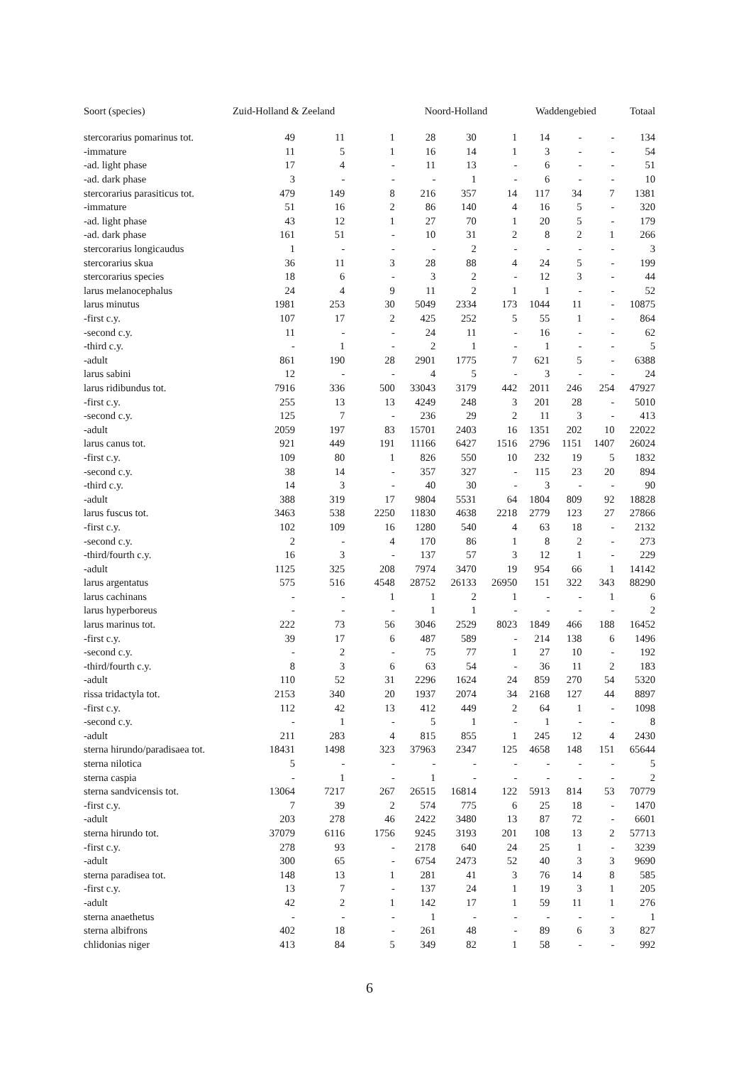| Soort (species) | Zuid-Holland & Zeeland | | | Noord-Holland | | | Waddengebied | | | Totaal |
| --- | --- | --- | --- | --- | --- | --- | --- | --- | --- | --- |
| stercorarius pomarinus tot. | 49 | 11 | 1 | 28 | 30 | 1 | 14 | - | - | 134 |
| -immature | 11 | 5 | 1 | 16 | 14 | 1 | 3 | - | - | 54 |
| -ad. light phase | 17 | 4 | - | 11 | 13 | - | 6 | - | - | 51 |
| -ad. dark phase | 3 | - | - | - | 1 | - | 6 | - | - | 10 |
| stercorarius parasiticus tot. | 479 | 149 | 8 | 216 | 357 | 14 | 117 | 34 | 7 | 1381 |
| -immature | 51 | 16 | 2 | 86 | 140 | 4 | 16 | 5 | - | 320 |
| -ad. light phase | 43 | 12 | 1 | 27 | 70 | 1 | 20 | 5 | - | 179 |
| -ad. dark phase | 161 | 51 | - | 10 | 31 | 2 | 8 | 2 | 1 | 266 |
| stercorarius longicaudus | 1 | - | - | - | 2 | - | - | - | - | 3 |
| stercorarius skua | 36 | 11 | 3 | 28 | 88 | 4 | 24 | 5 | - | 199 |
| stercorarius species | 18 | 6 | - | 3 | 2 | - | 12 | 3 | - | 44 |
| larus melanocephalus | 24 | 4 | 9 | 11 | 2 | 1 | 1 | - | - | 52 |
| larus minutus | 1981 | 253 | 30 | 5049 | 2334 | 173 | 1044 | 11 | - | 10875 |
| -first c.y. | 107 | 17 | 2 | 425 | 252 | 5 | 55 | 1 | - | 864 |
| -second c.y. | 11 | - | - | 24 | 11 | - | 16 | - | - | 62 |
| -third c.y. | - | 1 | - | 2 | 1 | - | 1 | - | - | 5 |
| -adult | 861 | 190 | 28 | 2901 | 1775 | 7 | 621 | 5 | - | 6388 |
| larus sabini | 12 | - | - | 4 | 5 | - | 3 | - | - | 24 |
| larus ridibundus tot. | 7916 | 336 | 500 | 33043 | 3179 | 442 | 2011 | 246 | 254 | 47927 |
| -first c.y. | 255 | 13 | 13 | 4249 | 248 | 3 | 201 | 28 | - | 5010 |
| -second c.y. | 125 | 7 | - | 236 | 29 | 2 | 11 | 3 | - | 413 |
| -adult | 2059 | 197 | 83 | 15701 | 2403 | 16 | 1351 | 202 | 10 | 22022 |
| larus canus tot. | 921 | 449 | 191 | 11166 | 6427 | 1516 | 2796 | 1151 | 1407 | 26024 |
| -first c.y. | 109 | 80 | 1 | 826 | 550 | 10 | 232 | 19 | 5 | 1832 |
| -second c.y. | 38 | 14 | - | 357 | 327 | - | 115 | 23 | 20 | 894 |
| -third c.y. | 14 | 3 | - | 40 | 30 | - | 3 | - | - | 90 |
| -adult | 388 | 319 | 17 | 9804 | 5531 | 64 | 1804 | 809 | 92 | 18828 |
| larus fuscus tot. | 3463 | 538 | 2250 | 11830 | 4638 | 2218 | 2779 | 123 | 27 | 27866 |
| -first c.y. | 102 | 109 | 16 | 1280 | 540 | 4 | 63 | 18 | - | 2132 |
| -second c.y. | 2 | - | 4 | 170 | 86 | 1 | 8 | 2 | - | 273 |
| -third/fourth c.y. | 16 | 3 | - | 137 | 57 | 3 | 12 | 1 | - | 229 |
| -adult | 1125 | 325 | 208 | 7974 | 3470 | 19 | 954 | 66 | 1 | 14142 |
| larus argentatus | 575 | 516 | 4548 | 28752 | 26133 | 26950 | 151 | 322 | 343 | 88290 |
| larus cachinans | - | - | 1 | 1 | 2 | 1 | - | - | 1 | 6 |
| larus hyperboreus | - | - | - | 1 | 1 | - | - | - | - | 2 |
| larus marinus tot. | 222 | 73 | 56 | 3046 | 2529 | 8023 | 1849 | 466 | 188 | 16452 |
| -first c.y. | 39 | 17 | 6 | 487 | 589 | - | 214 | 138 | 6 | 1496 |
| -second c.y. | - | 2 | - | 75 | 77 | 1 | 27 | 10 | - | 192 |
| -third/fourth c.y. | 8 | 3 | 6 | 63 | 54 | - | 36 | 11 | 2 | 183 |
| -adult | 110 | 52 | 31 | 2296 | 1624 | 24 | 859 | 270 | 54 | 5320 |
| rissa tridactyla tot. | 2153 | 340 | 20 | 1937 | 2074 | 34 | 2168 | 127 | 44 | 8897 |
| -first c.y. | 112 | 42 | 13 | 412 | 449 | 2 | 64 | 1 | - | 1098 |
| -second c.y. | - | 1 | - | 5 | 1 | - | 1 | - | - | 8 |
| -adult | 211 | 283 | 4 | 815 | 855 | 1 | 245 | 12 | 4 | 2430 |
| sterna hirundo/paradisaea tot. | 18431 | 1498 | 323 | 37963 | 2347 | 125 | 4658 | 148 | 151 | 65644 |
| sterna nilotica | 5 | - | - | - | - | - | - | - | - | 5 |
| sterna caspia | - | 1 | - | 1 | - | - | - | - | - | 2 |
| sterna sandvicensis tot. | 13064 | 7217 | 267 | 26515 | 16814 | 122 | 5913 | 814 | 53 | 70779 |
| -first c.y. | 7 | 39 | 2 | 574 | 775 | 6 | 25 | 18 | - | 1470 |
| -adult | 203 | 278 | 46 | 2422 | 3480 | 13 | 87 | 72 | - | 6601 |
| sterna hirundo tot. | 37079 | 6116 | 1756 | 9245 | 3193 | 201 | 108 | 13 | 2 | 57713 |
| -first c.y. | 278 | 93 | - | 2178 | 640 | 24 | 25 | 1 | - | 3239 |
| -adult | 300 | 65 | - | 6754 | 2473 | 52 | 40 | 3 | 3 | 9690 |
| sterna paradisea tot. | 148 | 13 | 1 | 281 | 41 | 3 | 76 | 14 | 8 | 585 |
| -first c.y. | 13 | 7 | - | 137 | 24 | 1 | 19 | 3 | 1 | 205 |
| -adult | 42 | 2 | 1 | 142 | 17 | 1 | 59 | 11 | 1 | 276 |
| sterna anaethetus | - | - | - | 1 | - | - | - | - | - | 1 |
| sterna albifrons | 402 | 18 | - | 261 | 48 | - | 89 | 6 | 3 | 827 |
| chlidonias niger | 413 | 84 | 5 | 349 | 82 | 1 | 58 | - | - | 992 |
6